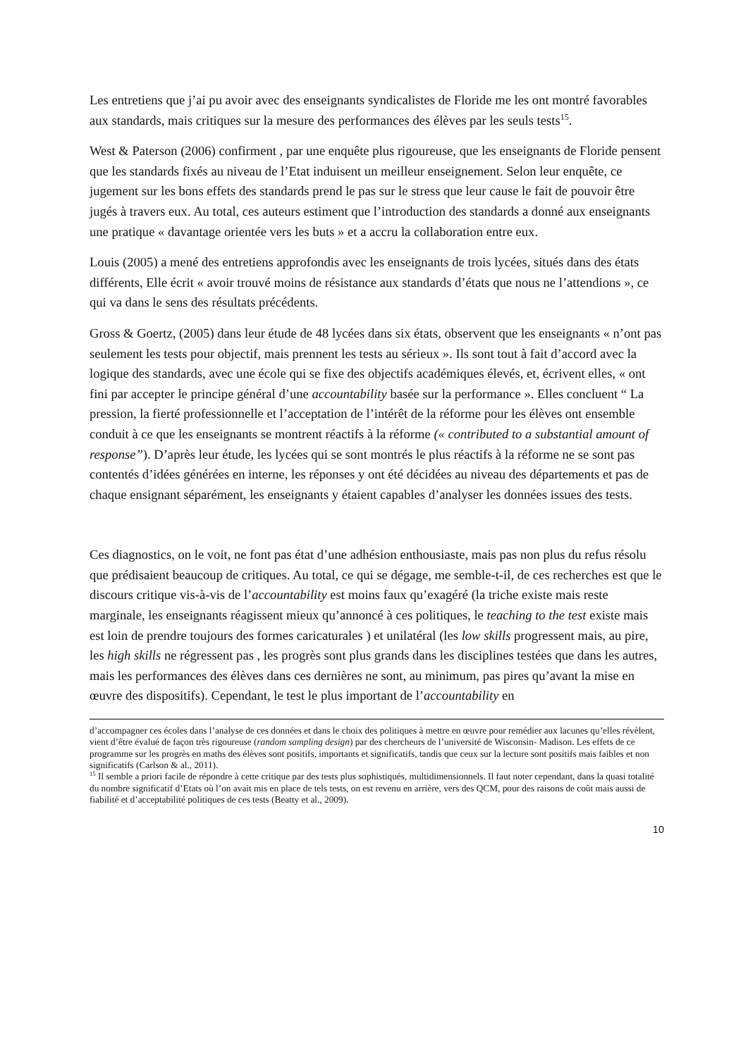Les entretiens que j’ai pu avoir avec des enseignants syndicalistes de Floride me les ont montré favorables aux standards, mais critiques sur la mesure des performances des élèves par les seuls tests<sup>15</sup>.
West & Paterson (2006) confirment , par une enquête plus rigoureuse, que les enseignants de Floride pensent que les standards fixés au niveau de l’Etat induisent un meilleur enseignement. Selon leur enquête, ce jugement sur les bons effets des standards prend le pas sur le stress que leur cause le fait de pouvoir être jugés à travers eux. Au total, ces auteurs estiment que l’introduction des standards a donné aux enseignants une pratique « davantage orientée vers les buts » et a accru la collaboration entre eux.
Louis (2005) a mené des entretiens approfondis avec les enseignants de trois lycées, situés dans des états différents, Elle écrit « avoir trouvé moins de résistance aux standards d’états que nous ne l’attendions », ce qui va dans le sens des résultats précédents.
Gross & Goertz, (2005) dans leur étude de 48 lycées dans six états, observent que les enseignants « n’ont pas seulement les tests pour objectif, mais prennent les tests au sérieux ». Ils sont tout à fait d’accord avec la logique des standards, avec une école qui se fixe des objectifs académiques élevés, et, écrivent elles, « ont fini par accepter le principe général d’une accountability basée sur la performance ». Elles concluent “ La pression, la fierté professionnelle et l’acceptation de l’intérêt de la réforme pour les élèves ont ensemble conduit à ce que les enseignants se montrent réactifs à la réforme (« contributed to a substantial amount of response”). D’après leur étude, les lycées qui se sont montrés le plus réactifs à la réforme ne se sont pas contentés d’idées générées en interne, les réponses y ont été décidées au niveau des départements et pas de chaque ensignant séparément, les enseignants y étaient capables d’analyser les données issues des tests.
Ces diagnostics, on le voit, ne font pas état d’une adhésion enthousiaste, mais pas non plus du refus résolu que prédisaient beaucoup de critiques. Au total, ce qui se dégage, me semble-t-il, de ces recherches est que le discours critique vis-à-vis de l’accountability est moins faux qu’exagéré (la triche existe mais reste marginale, les enseignants réagissent mieux qu’annoncé à ces politiques, le teaching to the test existe mais est loin de prendre toujours des formes caricaturales ) et unilatéral (les low skills progressent mais, au pire, les high skills ne régressent pas , les progrès sont plus grands dans les disciplines testées que dans les autres, mais les performances des élèves dans ces dernières ne sont, au minimum, pas pires qu’avant la mise en œuvre des dispositifs). Cependant, le test le plus important de l’accountability en
d’accompagner ces écoles dans l’analyse de ces données et dans le choix des politiques à mettre en œuvre pour remédier aux lacunes qu’elles révèlent, vient d’être évalué de façon très rigoureuse (random sampling design) par des chercheurs de l’université de Wisconsin- Madison. Les effets de ce programme sur les progrès en maths des élèves sont positifs, importants et significatifs, tandis que ceux sur la lecture sont positifs mais faibles et non significatifs (Carlson & al., 2011).
<sup>15</sup> Il semble a priori facile de répondre à cette critique par des tests plus sophistiqués, multidimensionnels. Il faut noter cependant, dans la quasi totalité du nombre significatif d’Etats où l’on avait mis en place de tels tests, on est revenu en arrière, vers des QCM, pour des raisons de coût mais aussi de fiabilité et d’acceptabilité politiques de ces tests (Beatty et al., 2009).
10